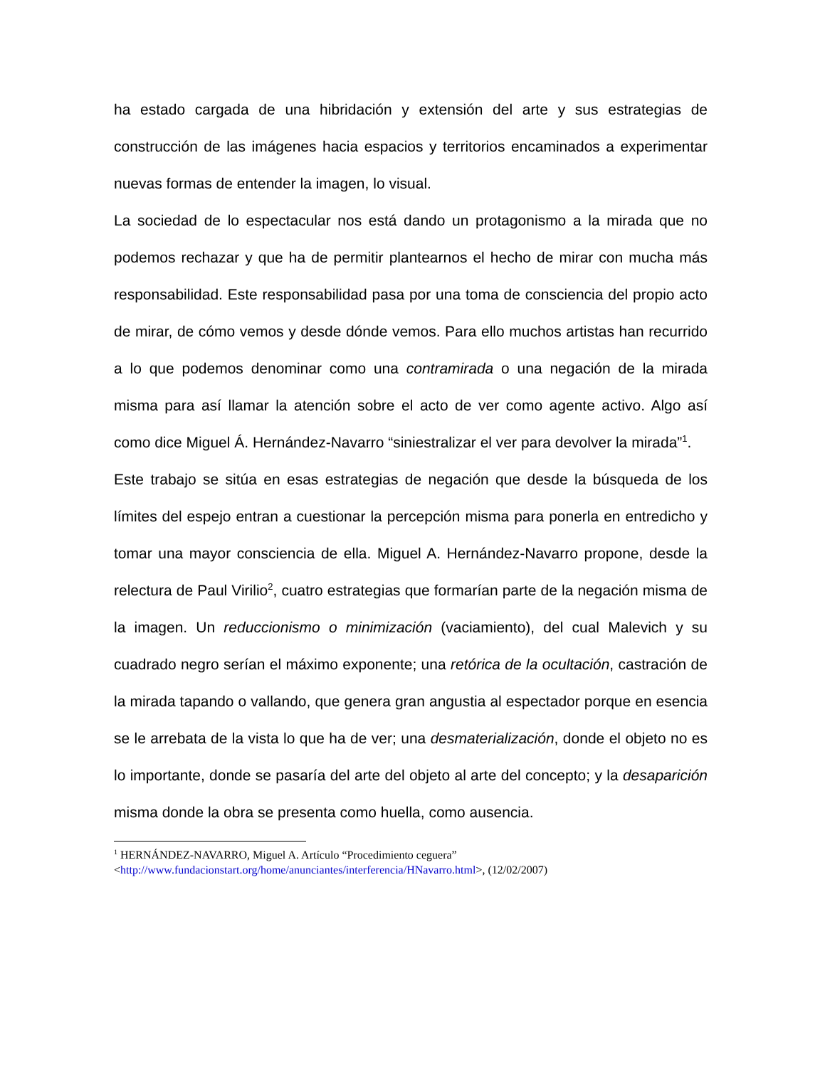ha estado cargada de una hibridación y extensión del arte y sus estrategias de construcción de las imágenes hacia espacios y territorios encaminados a experimentar nuevas formas de entender la imagen, lo visual.
La sociedad de lo espectacular nos está dando un protagonismo a la mirada que no podemos rechazar y que ha de permitir plantearnos el hecho de mirar con mucha más responsabilidad. Este responsabilidad pasa por una toma de consciencia del propio acto de mirar, de cómo vemos y desde dónde vemos. Para ello muchos artistas han recurrido a lo que podemos denominar como una contramirada o una negación de la mirada misma para así llamar la atención sobre el acto de ver como agente activo. Algo así como dice Miguel Á. Hernández-Navarro “siniestralizar el ver para devolver la mirada”<sup>1</sup>.
Este trabajo se sitúa en esas estrategias de negación que desde la búsqueda de los límites del espejo entran a cuestionar la percepción misma para ponerla en entredicho y tomar una mayor consciencia de ella. Miguel A. Hernández-Navarro propone, desde la relectura de Paul Virilio<sup>2</sup>, cuatro estrategias que formarían parte de la negación misma de la imagen. Un reduccionismo o minimización (vaciamiento), del cual Malevich y su cuadrado negro serían el máximo exponente; una retórica de la ocultación, castración de la mirada tapando o vallando, que genera gran angustia al espectador porque en esencia se le arrebata de la vista lo que ha de ver; una desmaterialización, donde el objeto no es lo importante, donde se pasaría del arte del objeto al arte del concepto; y la desaparición misma donde la obra se presenta como huella, como ausencia.
<sup>1</sup> HERNÁNDEZ-NAVARRO, Miguel A. Artículo “Procedimiento ceguera”
<http://www.fundacionstart.org/home/anunciantes/interferencia/HNavarro.html>, (12/02/2007)